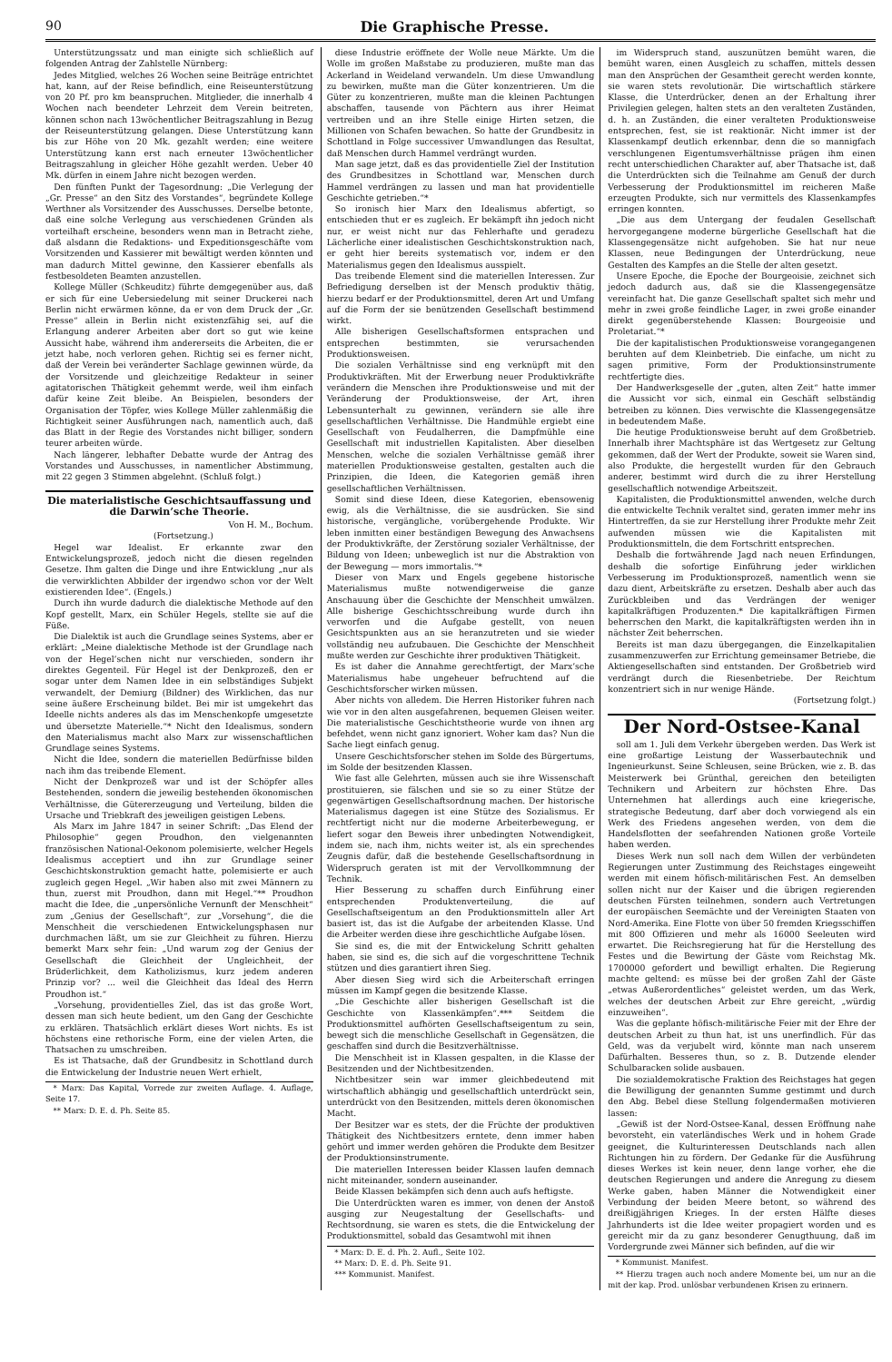90 Die Graphische Presse.
Unterstützungssatz und man einigte sich schließlich auf folgenden Antrag der Zahlstelle Nürnberg:
Jedes Mitglied, welches 26 Wochen seine Beiträge entrichtet hat, kann, auf der Reise befindlich, eine Reiseunterstützung von 20 Pf. pro km beanspruchen. Mitglieder, die innerhalb 4 Wochen nach beendeter Lehrzeit dem Verein beitreten, können schon nach 13wöchentlicher Beitragszahlung in Bezug der Reiseunterstützung gelangen. Diese Unterstützung kann bis zur Höhe von 20 Mk. gezahlt werden; eine weitere Unterstützung kann erst nach erneuter 13wöchentlicher Beitragszahlung in gleicher Höhe gezahlt werden. Ueber 40 Mk. dürfen in einem Jahre nicht bezogen werden.
Den fünften Punkt der Tagesordnung: „Die Verlegung der „Gr. Presse“ an den Sitz des Vorstandes“, begründete Kollege Werthner als Vorsitzender des Ausschusses. Derselbe betonte, daß eine solche Verlegung aus verschiedenen Gründen als vorteilhaft erscheine, besonders wenn man in Betracht ziehe, daß alsdann die Redaktions- und Expeditionsgeschäfte vom Vorsitzenden und Kassierer mit bewältigt werden könnten und man dadurch Mittel gewinne, den Kassierer ebenfalls als festbesoldeten Beamten anzustellen.
Kollege Müller (Schkeuditz) führte demgegenüber aus, daß er sich für eine Uebersiedelung mit seiner Druckerei nach Berlin nicht erwärmen könne, da er von dem Druck der „Gr. Presse“ allein in Berlin nicht existenzfähig sei, auf die Erlangung anderer Arbeiten aber dort so gut wie keine Aussicht habe, während ihm andererseits die Arbeiten, die er jetzt habe, noch verloren gehen. Richtig sei es ferner nicht, daß der Verein bei veränderter Sachlage gewinnen würde, da der Vorsitzende und gleichzeitige Redakteur in seiner agitatorischen Thätigkeit gehemmt werde, weil ihm einfach dafür keine Zeit bleibe. An Beispielen, besonders der Organisation der Töpfer, wies Kollege Müller zahlenmäßig die Richtigkeit seiner Ausführungen nach, namentlich auch, daß das Blatt in der Regie des Vorstandes nicht billiger, sondern teurer arbeiten würde.
Nach längerer, lebhafter Debatte wurde der Antrag des Vorstandes und Ausschusses, in namentlicher Abstimmung, mit 22 gegen 3 Stimmen abgelehnt. (Schluß folgt.)
Die materialistische Geschichtsauffassung und die Darwin’sche Theorie.
Von H. M., Bochum.
(Fortsetzung.)
Hegel war Idealist. Er erkannte zwar den Entwickelungsprozeß, jedoch nicht die diesen regelnden Gesetze. Ihm galten die Dinge und ihre Entwicklung „nur als die verwirklichten Abbilder der irgendwo schon vor der Welt existierenden Idee“. (Engels.)
Durch ihn wurde dadurch die dialektische Methode auf den Kopf gestellt, Marx, ein Schüler Hegels, stellte sie auf die Füße.
Die Dialektik ist auch die Grundlage seines Systems, aber er erklärt: „Meine dialektische Methode ist der Grundlage nach von der Hegel’schen nicht nur verschieden, sondern ihr direktes Gegenteil. Für Hegel ist der Denkprozeß, den er sogar unter dem Namen Idee in ein selbständiges Subjekt verwandelt, der Demiurg (Bildner) des Wirklichen, das nur seine äußere Erscheinung bildet. Bei mir ist umgekehrt das Ideelle nichts anderes als das im Menschenkopfe umgesetzte und übersetzte Materielle.“* Nicht den Idealismus, sondern den Materialismus macht also Marx zur wissenschaftlichen Grundlage seines Systems.
Nicht die Idee, sondern die materiellen Bedürfnisse bilden nach ihm das treibende Element.
Nicht der Denkprozeß war und ist der Schöpfer alles Bestehenden, sondern die jeweilig bestehenden ökonomischen Verhältnisse, die Gütererzeugung und Verteilung, bilden die Ursache und Triebkraft des jeweiligen geistigen Lebens.
Als Marx im Jahre 1847 in seiner Schrift: „Das Elend der Philosophie“ gegen Proudhon, den vielgenannten französischen National-Oekonom polemisierte, welcher Hegels Idealismus acceptiert und ihn zur Grundlage seiner Geschichtskonstruktion gemacht hatte, polemisierte er auch zugleich gegen Hegel. „Wir haben also mit zwei Männern zu thun, zuerst mit Proudhon, dann mit Hegel.“** Proudhon macht die Idee, die „unpersönliche Vernunft der Menschheit“ zum „Genius der Gesellschaft“, zur „Vorsehung“, die die Menschheit die verschiedenen Entwickelungsphasen nur durchmachen läßt, um sie zur Gleichheit zu führen. Hierzu bemerkt Marx sehr fein: „Und warum zog der Genius der Gesellschaft die Gleichheit der Ungleichheit, der Brüderlichkeit, dem Katholizismus, kurz jedem anderen Prinzip vor? ... weil die Gleichheit das Ideal des Herrn Proudhon ist.“
„Vorsehung, providentielles Ziel, das ist das große Wort, dessen man sich heute bedient, um den Gang der Geschichte zu erklären. Thatsächlich erklärt dieses Wort nichts. Es ist höchstens eine rethorische Form, eine der vielen Arten, die Thatsachen zu umschreiben.
Es ist Thatsache, daß der Grundbesitz in Schottland durch die Entwickelung der Industrie neuen Wert erhielt,
* Marx: Das Kapital, Vorrede zur zweiten Auflage. 4. Auflage, Seite 17.
** Marx: D. E. d. Ph. Seite 85.
diese Industrie eröffnete der Wolle neue Märkte. Um die Wolle im großen Maßstabe zu produzieren, mußte man das Ackerland in Weideland verwandeln. Um diese Umwandlung zu bewirken, mußte man die Güter konzentrieren. Um die Güter zu konzentrieren, mußte man die kleinen Pachtungen abschaffen, tausende von Pächtern aus ihrer Heimat vertreiben und an ihre Stelle einige Hirten setzen, die Millionen von Schafen bewachen. So hatte der Grundbesitz in Schottland in Folge successiver Umwandlungen das Resultat, daß Menschen durch Hammel verdrängt wurden.
Man sage jetzt, daß es das providentielle Ziel der Institution des Grundbesitzes in Schottland war, Menschen durch Hammel verdrängen zu lassen und man hat providentielle Geschichte getrieben.“*
So ironisch hier Marx den Idealismus abfertigt, so entschieden thut er es zugleich. Er bekämpft ihn jedoch nicht nur, er weist nicht nur das Fehlerhafte und geradezu Lächerliche einer idealistischen Geschichtskonstruktion nach, er geht hier bereits systematisch vor, indem er den Materialismus gegen den Idealismus ausspielt.
Das treibende Element sind die materiellen Interessen. Zur Befriedigung derselben ist der Mensch produktiv thätig, hierzu bedarf er der Produktionsmittel, deren Art und Umfang auf die Form der sie benützenden Gesellschaft bestimmend wirkt.
Alle bisherigen Gesellschaftsformen entsprachen und entsprechen bestimmten, sie verursachenden Produktionsweisen.
Die sozialen Verhältnisse sind eng verknüpft mit den Produktivkräften. Mit der Erwerbung neuer Produktivkräfte verändern die Menschen ihre Produktionsweise und mit der Veränderung der Produktionsweise, der Art, ihren Lebensunterhalt zu gewinnen, verändern sie alle ihre gesellschaftlichen Verhältnisse. Die Handmühle ergiebt eine Gesellschaft von Feudalherren, die Dampfmühle eine Gesellschaft mit industriellen Kapitalisten. Aber dieselben Menschen, welche die sozialen Verhältnisse gemäß ihrer materiellen Produktionsweise gestalten, gestalten auch die Prinzipien, die Ideen, die Kategorien gemäß ihren gesellschaftlichen Verhältnissen.
Somit sind diese Ideen, diese Kategorien, ebensowenig ewig, als die Verhältnisse, die sie ausdrücken. Sie sind historische, vergängliche, vorübergehende Produkte. Wir leben inmitten einer beständigen Bewegung des Anwachsens der Produktivkräfte, der Zerstörung sozialer Verhältnisse, der Bildung von Ideen; unbeweglich ist nur die Abstraktion von der Bewegung — mors immortalis.“*
Dieser von Marx und Engels gegebene historische Materialismus mußte notwendigerweise die ganze Anschauung über die Geschichte der Menschheit umwälzen. Alle bisherige Geschichtsschreibung wurde durch ihn verworfen und die Aufgabe gestellt, von neuen Gesichtspunkten aus an sie heranzutreten und sie wieder vollständig neu aufzubauen. Die Geschichte der Menschheit mußte werden zur Geschichte ihrer produktiven Thätigkeit.
Es ist daher die Annahme gerechtfertigt, der Marx’sche Materialismus habe ungeheuer befruchtend auf die Geschichtsforscher wirken müssen.
Aber nichts von alledem. Die Herren Historiker fuhren nach wie vor in den alten ausgefahrenen, bequemen Gleisen weiter. Die materialistische Geschichtstheorie wurde von ihnen arg befehdet, wenn nicht ganz ignoriert. Woher kam das? Nun die Sache liegt einfach genug.
Unsere Geschichtsforscher stehen im Solde des Bürgertums, im Solde der besitzenden Klassen.
Wie fast alle Gelehrten, müssen auch sie ihre Wissenschaft prostituieren, sie fälschen und sie so zu einer Stütze der gegenwärtigen Gesellschaftsordnung machen. Der historische Materialismus dagegen ist eine Stütze des Sozialismus. Er rechtfertigt nicht nur die moderne Arbeiterbewegung, er liefert sogar den Beweis ihrer unbedingten Notwendigkeit, indem sie, nach ihm, nichts weiter ist, als ein sprechendes Zeugnis dafür, daß die bestehende Gesellschaftsordnung in Widerspruch geraten ist mit der Vervollkommnung der Technik.
Hier Besserung zu schaffen durch Einführung einer entsprechenden Produktenverteilung, die auf Gesellschaftseigentum an den Produktionsmitteln aller Art basiert ist, das ist die Aufgabe der arbeitenden Klasse. Und die Arbeiter werden diese ihre geschichtliche Aufgabe lösen.
Sie sind es, die mit der Entwickelung Schritt gehalten haben, sie sind es, die sich auf die vorgeschrittene Technik stützen und dies garantiert ihren Sieg.
Aber diesen Sieg wird sich die Arbeiterschaft erringen müssen im Kampf gegen die besitzende Klasse.
„Die Geschichte aller bisherigen Gesellschaft ist die Geschichte von Klassenkämpfen“.*** Seitdem die Produktionsmittel aufhörten Gesellschaftseigentum zu sein, bewegt sich die menschliche Gesellschaft in Gegensätzen, die geschaffen sind durch die Besitzverhältnisse.
Die Menschheit ist in Klassen gespalten, in die Klasse der Besitzenden und der Nichtbesitzenden.
Nichtbesitzer sein war immer gleichbedeutend mit wirtschaftlich abhängig und gesellschaftlich unterdrückt sein, unterdrückt von den Besitzenden, mittels deren ökonomischen Macht.
Der Besitzer war es stets, der die Früchte der produktiven Thätigkeit des Nichtbesitzers erntete, denn immer haben gehört und immer werden gehören die Produkte dem Besitzer der Produktionsinstrumente.
Die materiellen Interessen beider Klassen laufen demnach nicht miteinander, sondern auseinander.
Beide Klassen bekämpfen sich denn auch aufs heftigste.
Die Unterdrückten waren es immer, von denen der Anstoß ausging zur Neugestaltung der Gesellschafts- und Rechtsordnung, sie waren es stets, die die Entwickelung der Produktionsmittel, sobald das Gesamtwohl mit ihnen
* Marx: D. E. d. Ph. 2. Aufl., Seite 102.
** Marx: D. E. d. Ph. Seite 91.
*** Kommunist. Manifest.
im Widerspruch stand, auszunützen bemüht waren, die bemüht waren, einen Ausgleich zu schaffen, mittels dessen man den Ansprüchen der Gesamtheit gerecht werden konnte, sie waren stets revolutionär. Die wirtschaftlich stärkere Klasse, die Unterdrücker, denen an der Erhaltung ihrer Privilegien gelegen, halten stets an den veralteten Zuständen, d. h. an Zuständen, die einer veralteten Produktionsweise entsprechen, fest, sie ist reaktionär. Nicht immer ist der Klassenkampf deutlich erkennbar, denn die so mannigfach verschlungenen Eigentumsverhältnisse prägen ihm einen recht unterschiedlichen Charakter auf, aber Thatsache ist, daß die Unterdrückten sich die Teilnahme am Genuß der durch Verbesserung der Produktionsmittel im reicheren Maße erzeugten Produkte, sich nur vermittels des Klassenkampfes erringen konnten.
„Die aus dem Untergang der feudalen Gesellschaft hervorgegangene moderne bürgerliche Gesellschaft hat die Klassengegensätze nicht aufgehoben. Sie hat nur neue Klassen, neue Bedingungen der Unterdrückung, neue Gestalten des Kampfes an die Stelle der alten gesetzt.
Unsere Epoche, die Epoche der Bourgeoisie, zeichnet sich jedoch dadurch aus, daß sie die Klassengegensätze vereinfacht hat. Die ganze Gesellschaft spaltet sich mehr und mehr in zwei große feindliche Lager, in zwei große einander direkt gegenüberstehende Klassen: Bourgeoisie und Proletariat.“*
Die der kapitalistischen Produktionsweise vorangegangenen beruhten auf dem Kleinbetrieb. Die einfache, um nicht zu sagen primitive, Form der Produktionsinstrumente rechtfertigte dies.
Der Handwerksgeselle der „guten, alten Zeit“ hatte immer die Aussicht vor sich, einmal ein Geschäft selbständig betreiben zu können. Dies verwischte die Klassengegensätze in bedeutendem Maße.
Die heutige Produktionsweise beruht auf dem Großbetrieb. Innerhalb ihrer Machtsphäre ist das Wertgesetz zur Geltung gekommen, daß der Wert der Produkte, soweit sie Waren sind, also Produkte, die hergestellt wurden für den Gebrauch anderer, bestimmt wird durch die zu ihrer Herstellung gesellschaftlich notwendige Arbeitszeit.
Kapitalisten, die Produktionsmittel anwenden, welche durch die entwickelte Technik veraltet sind, geraten immer mehr ins Hintertreffen, da sie zur Herstellung ihrer Produkte mehr Zeit aufwenden müssen wie die Kapitalisten mit Produktionsmitteln, die dem Fortschritt entsprechen.
Deshalb die fortwährende Jagd nach neuen Erfindungen, deshalb die sofortige Einführung jeder wirklichen Verbesserung im Produktionsprozeß, namentlich wenn sie dazu dient, Arbeitskräfte zu ersetzen. Deshalb aber auch das Zurückbleiben und das Verdrängen der weniger kapitalkräftigen Produzenten.* Die kapitalkräftigen Firmen beherrschen den Markt, die kapitalkräftigsten werden ihn in nächster Zeit beherrschen.
Bereits ist man dazu übergegangen, die Einzelkapitalien zusammenzuwerfen zur Errichtung gemeinsamer Betriebe, die Aktiengesellschaften sind entstanden. Der Großbetrieb wird verdrängt durch die Riesenbetriebe. Der Reichtum konzentriert sich in nur wenige Hände.
(Fortsetzung folgt.)
Der Nord-Ostsee-Kanal
soll am 1. Juli dem Verkehr übergeben werden. Das Werk ist eine großartige Leistung der Wasserbautechnik und Ingenieurkunst. Seine Schleusen, seine Brücken, wie z. B. das Meisterwerk bei Grünthal, gereichen den beteiligten Technikern und Arbeitern zur höchsten Ehre. Das Unternehmen hat allerdings auch eine kriegerische, strategische Bedeutung, darf aber doch vorwiegend als ein Werk des Friedens angesehen werden, von dem die Handelsflotten der seefahrenden Nationen große Vorteile haben werden.
Dieses Werk nun soll nach dem Willen der verbündeten Regierungen unter Zustimmung des Reichstages eingeweiht werden mit einem höfisch-militärischen Fest. An demselben sollen nicht nur der Kaiser und die übrigen regierenden deutschen Fürsten teilnehmen, sondern auch Vertretungen der europäischen Seemächte und der Vereinigten Staaten von Nord-Amerika. Eine Flotte von über 50 fremden Kriegsschiffen mit 800 Offizieren und mehr als 16000 Seeleuten wird erwartet. Die Reichsregierung hat für die Herstellung des Festes und die Bewirtung der Gäste vom Reichstag Mk. 1700000 gefordert und bewilligt erhalten. Die Regierung machte geltend: es müsse bei der großen Zahl der Gäste „etwas Außerordentliches“ geleistet werden, um das Werk, welches der deutschen Arbeit zur Ehre gereicht, „würdig einzuweihen“.
Was die geplante höfisch-militärische Feier mit der Ehre der deutschen Arbeit zu thun hat, ist uns unerfindlich. Für das Geld, was da verjubelt wird, könnte man nach unserem Dafürhalten. Besseres thun, so z. B. Dutzende elender Schulbaracken solide ausbauen.
Die sozialdemokratische Fraktion des Reichstages hat gegen die Bewilligung der genannten Summe gestimmt und durch den Abg. Bebel diese Stellung folgendermaßen motivieren lassen:
„Gewiß ist der Nord-Ostsee-Kanal, dessen Eröffnung nahe bevorsteht, ein vaterländisches Werk und in hohem Grade geeignet, die Kulturinteressen Deutschlands nach allen Richtungen hin zu fördern. Der Gedanke für die Ausführung dieses Werkes ist kein neuer, denn lange vorher, ehe die deutschen Regierungen und andere die Anregung zu diesem Werke gaben, haben Männer die Notwendigkeit einer Verbindung der beiden Meere betont, so während des dreißigjährigen Krieges. In der ersten Hälfte dieses Jahrhunderts ist die Idee weiter propagiert worden und es gereicht mir da zu ganz besonderer Genugthuung, daß im Vordergrunde zwei Männer sich befinden, auf die wir
* Kommunist. Manifest.
** Hierzu tragen auch noch andere Momente bei, um nur an die mit der kap. Prod. unlösbar verbundenen Krisen zu erinnern.